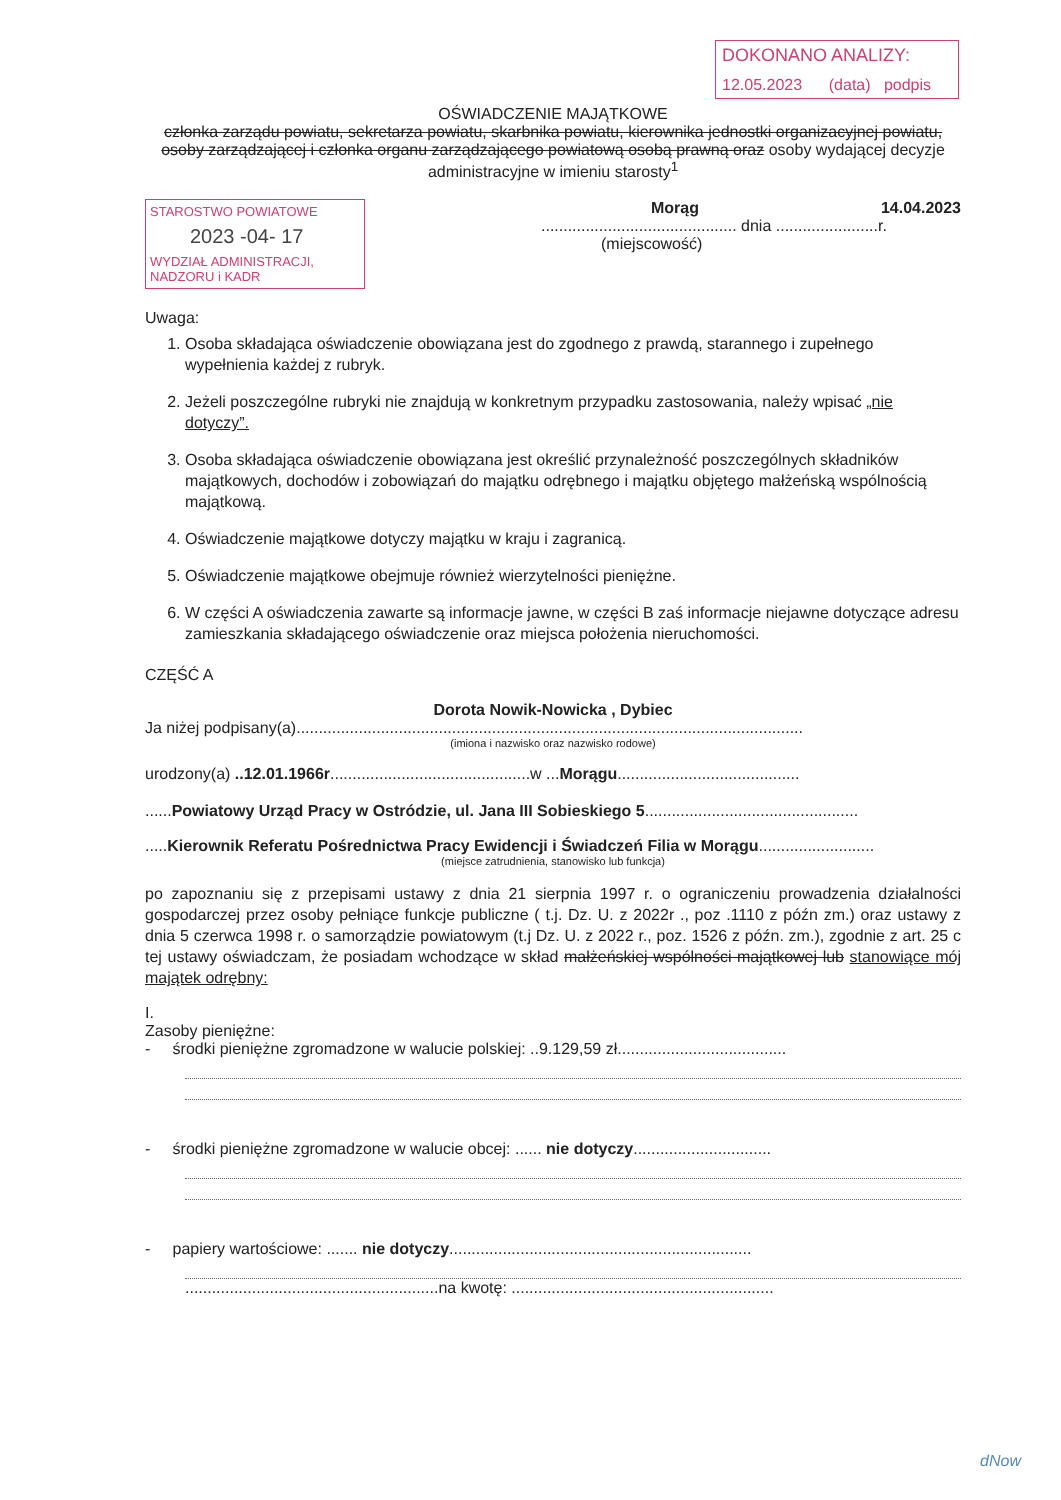DOKONANO ANALIZY:
12.05.2023 (data) podpis
OŚWIADCZENIE MAJĄTKOWE
członka zarządu powiatu, sekretarza powiatu, skarbnika powiatu, kierownika jednostki organizacyjnej powiatu, osoby zarządzającej i członka organu zarządzającego powiatową osobą prawną oraz osoby wydającej decyzje administracyjne w imieniu starosty<sup>1</sup>
STAROSTWO POWIATOWE
2023 -04- 17
WYDZIAŁ ADMINISTRACJI, NADZORU i KADR
Morąg 14.04.2023
............................................ dnia .......................r.
(miejscowość)
Uwaga:
1. Osoba składająca oświadczenie obowiązana jest do zgodnego z prawdą, starannego i zupełnego wypełnienia każdej z rubryk.
2. Jeżeli poszczególne rubryki nie znajdują w konkretnym przypadku zastosowania, należy wpisać „nie dotyczy”.
3. Osoba składająca oświadczenie obowiązana jest określić przynależność poszczególnych składników majątkowych, dochodów i zobowiązań do majątku odrębnego i majątku objętego małżeńską wspólnością majątkową.
4. Oświadczenie majątkowe dotyczy majątku w kraju i zagranicą.
5. Oświadczenie majątkowe obejmuje również wierzytelności pieniężne.
6. W części A oświadczenia zawarte są informacje jawne, w części B zaś informacje niejawne dotyczące adresu zamieszkania składającego oświadczenie oraz miejsca położenia nieruchomości.
CZĘŚĆ A
Dorota Nowik-Nowicka , Dybiec
Ja niżej podpisany(a)..................................................................................................................
(imiona i nazwisko oraz nazwisko rodowe)
urodzony(a) ..12.01.1966r.............................................w ...Morągu.........................................
......Powiatowy Urząd Pracy w Ostródzie, ul. Jana III Sobieskiego 5................................................
.....Kierownik Referatu Pośrednictwa Pracy Ewidencji i Świadczeń Filia w Morągu..........................
(miejsce zatrudnienia, stanowisko lub funkcja)
po zapoznaniu się z przepisami ustawy z dnia 21 sierpnia 1997 r. o ograniczeniu prowadzenia działalności gospodarczej przez osoby pełniące funkcje publiczne ( t.j. Dz. U. z 2022r ., poz .1110 z późn zm.) oraz ustawy z dnia 5 czerwca 1998 r. o samorządzie powiatowym (t.j Dz. U. z 2022 r., poz. 1526 z późn. zm.), zgodnie z art. 25 c tej ustawy oświadczam, że posiadam wchodzące w skład małżeńskiej wspólności majątkowej lub stanowiące mój majątek odrębny:
I.
Zasoby pieniężne:
- środki pieniężne zgromadzone w walucie polskiej: ..9.129,59 zł......................................
- środki pieniężne zgromadzone w walucie obcej: ...... nie dotyczy...............................
- papiery wartościowe: ....... nie dotyczy....................................................................
.........................................................na kwotę: ...........................................................
dNow